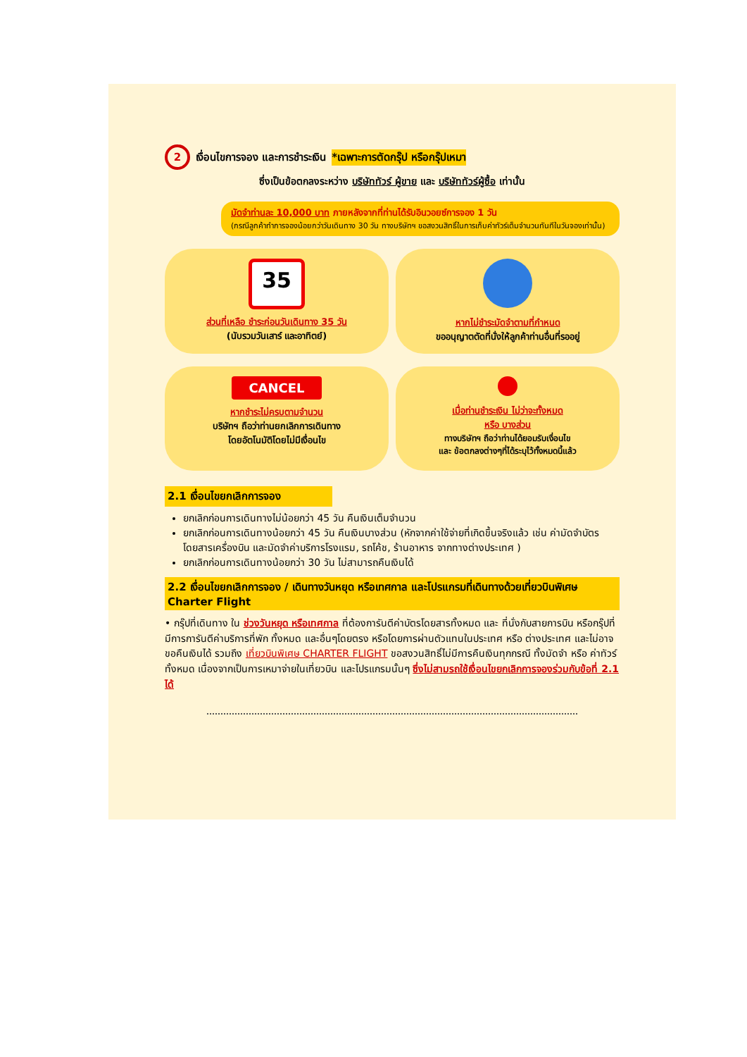2 เงื่อนไขการจอง และการชำระเงิน *เฉพาะการตัดกรุ๊ป หรือกรุ๊ปเหมา
ซึ่งเป็นข้อตกลงระหว่าง บริษัททัวร์ ผู้ขาย และ บริษัททัวร์ผู้ซื้อ เท่านั้น
มัดจำท่านละ 10,000 บาท ภายหลังจากที่ท่านได้รับอินวอยซ์การจอง 1 วัน
(กรณีลูกค้าทำการจองน้อยกว่าวันเดินทาง 30 วัน ทางบริษัทฯ ขอสงวนสิทธิ์ในการเก็บค่าทัวร์เต็มจำนวนทันทีในวันจองเท่านั้น)
35
ส่วนที่เหลือ ชำระก่อนวันเดินทาง 35 วัน
(นับรวมวันเสาร์ และอาทิตย์)
หากไม่ชำระมัดจำตามที่กำหนด
ขออนุญาตตัดที่นั่งให้ลูกค้าท่านอื่นที่รออยู่
CANCEL
หากชำระไม่ครบตามจำนวน
บริษัทฯ ถือว่าท่านยกเลิกการเดินทาง
โดยอัตโนมัติโดยไม่มีเงื่อนไข
เมื่อท่านชำระเงิน ไม่ว่าจะทั้งหมด
หรือ บางส่วน
ทางบริษัทฯ ถือว่าท่านได้ยอมรับเงื่อนไข
และ ข้อตกลงต่างๆที่ได้ระบุไว้ทั้งหมดนี้แล้ว
2.1 เงื่อนไขยกเลิกการจอง
ยกเลิกก่อนการเดินทางไม่น้อยกว่า 45 วัน คืนเงินเต็มจำนวน
ยกเลิกก่อนการเดินทางน้อยกว่า 45 วัน คืนเงินบางส่วน (หักจากค่าใช้จ่ายที่เกิดขึ้นจริงแล้ว เช่น ค่ามัดจำบัตรโดยสารเครื่องบิน และมัดจำค่าบริการโรงแรม, รถโค้ช, ร้านอาหาร จากทางต่างประเทศ )
ยกเลิกก่อนการเดินทางน้อยกว่า 30 วัน ไม่สามารถคืนเงินได้
2.2 เงื่อนไขยกเลิกการจอง / เดินทางวันหยุด หรือเทศกาล และโปรแกรมที่เดินทางด้วยเที่ยวบินพิเศษ Charter Flight
• กรุ๊ปที่เดินทาง ใน ช่วงวันหยุด หรือเทศกาล ที่ต้องการันตีค่าบัตรโดยสารทั้งหมด และ ที่นั่งกับสายการบิน หรือกรุ๊ปที่มีการการันตีค่าบริการที่พัก ทั้งหมด และอื่นๆโดยตรง หรือโดยการผ่านตัวแทนในประเทศ หรือ ต่างประเทศ และไม่อาจขอคืนเงินได้ รวมถึง เที่ยวบินพิเศษ CHARTER FLIGHT ขอสงวนสิทธิ์ไม่มีการคืนเงินทุกกรณี ทั้งมัดจำ หรือ ค่าทัวร์ทั้งหมด เนื่องจากเป็นการเหมาจ่ายในเที่ยวบิน และโปรแกรมนั้นๆ ซึ่งไม่สามรถใช้เงื่อนไขยกเลิกการจองร่วมกับข้อที่ 2.1 ได้